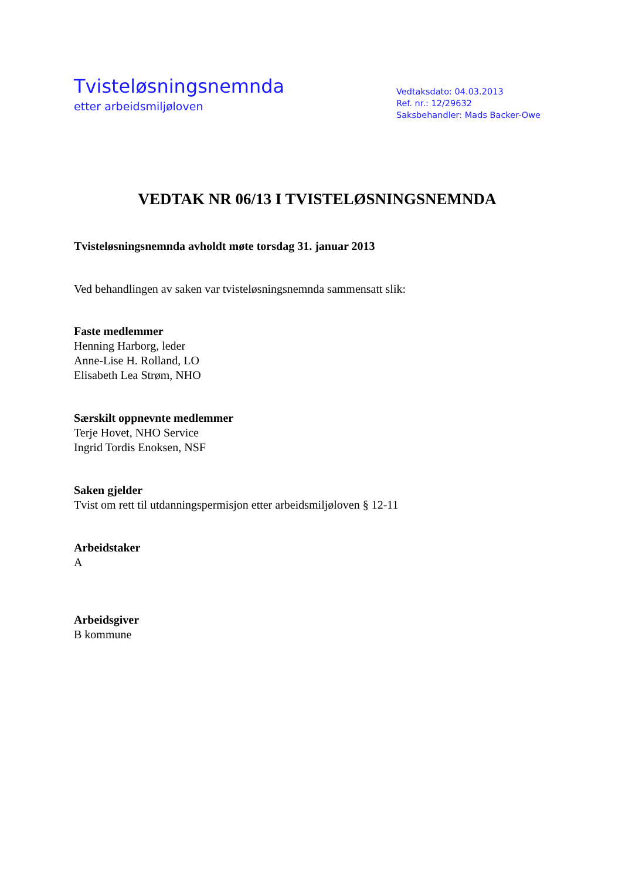Tvisteløsningsnemnda
etter arbeidsmiljøloven
Vedtaksdato: 04.03.2013
Ref. nr.: 12/29632
Saksbehandler: Mads Backer-Owe
VEDTAK NR 06/13 I TVISTELØSNINGSNEMNDA
Tvisteløsningsnemnda avholdt møte torsdag 31. januar 2013
Ved behandlingen av saken var tvisteløsningsnemnda sammensatt slik:
Faste medlemmer
Henning Harborg, leder
Anne-Lise H. Rolland, LO
Elisabeth Lea Strøm, NHO
Særskilt oppnevnte medlemmer
Terje Hovet, NHO Service
Ingrid Tordis Enoksen, NSF
Saken gjelder
Tvist om rett til utdanningspermisjon etter arbeidsmiljøloven § 12-11
Arbeidstaker
A
Arbeidsgiver
B kommune